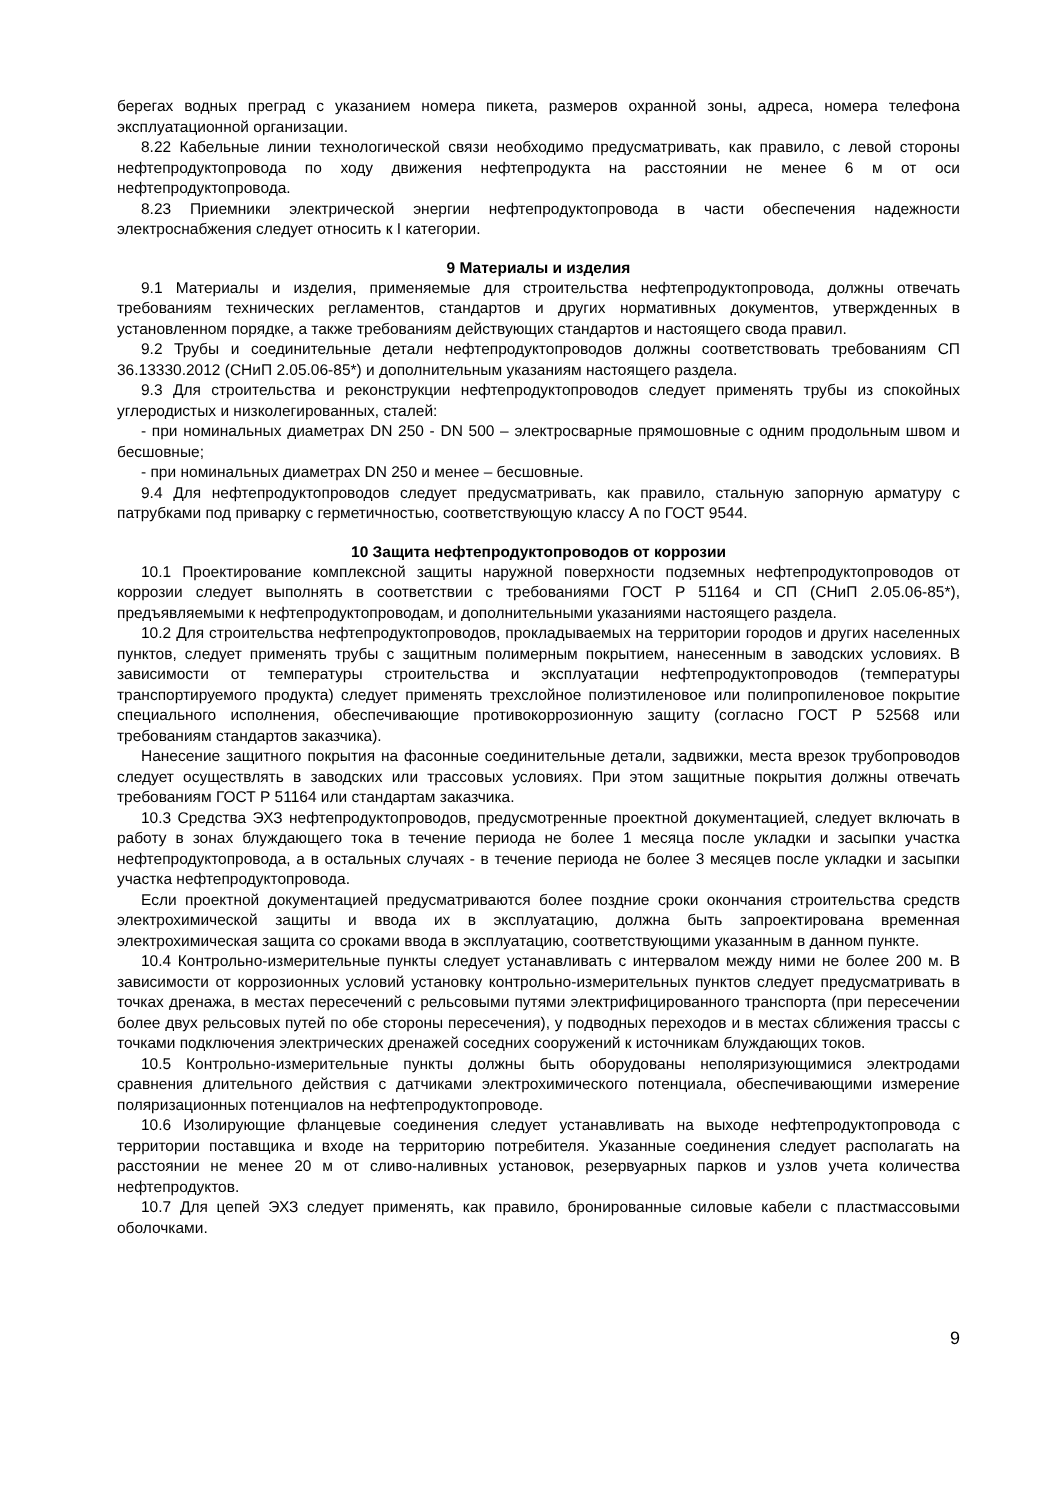берегах водных преград с указанием номера пикета, размеров охранной зоны, адреса, номера телефона эксплуатационной организации.
8.22 Кабельные линии технологической связи необходимо предусматривать, как правило, с левой стороны нефтепродуктопровода по ходу движения нефтепродукта на расстоянии не менее 6 м от оси нефтепродуктопровода.
8.23 Приемники электрической энергии нефтепродуктопровода в части обеспечения надежности электроснабжения следует относить к I категории.
9 Материалы и изделия
9.1 Материалы и изделия, применяемые для строительства нефтепродуктопровода, должны отвечать требованиям технических регламентов, стандартов и других нормативных документов, утвержденных в установленном порядке, а также требованиям действующих стандартов и настоящего свода правил.
9.2 Трубы и соединительные детали нефтепродуктопроводов должны соответствовать требованиям СП 36.13330.2012 (СНиП 2.05.06-85*) и дополнительным указаниям настоящего раздела.
9.3 Для строительства и реконструкции нефтепродуктопроводов следует применять трубы из спокойных углеродистых и низколегированных, сталей:
- при номинальных диаметрах DN 250 - DN 500 – электросварные прямошовные с одним продольным швом и бесшовные;
- при номинальных диаметрах DN 250 и менее – бесшовные.
9.4 Для нефтепродуктопроводов следует предусматривать, как правило, стальную запорную арматуру с патрубками под приварку с герметичностью, соответствующую классу А по ГОСТ 9544.
10 Защита нефтепродуктопроводов от коррозии
10.1 Проектирование комплексной защиты наружной поверхности подземных нефтепродуктопроводов от коррозии следует выполнять в соответствии с требованиями ГОСТ Р 51164 и СП (СНиП 2.05.06-85*), предъявляемыми к нефтепродуктопроводам, и дополнительными указаниями настоящего раздела.
10.2 Для строительства нефтепродуктопроводов, прокладываемых на территории городов и других населенных пунктов, следует применять трубы с защитным полимерным покрытием, нанесенным в заводских условиях. В зависимости от температуры строительства и эксплуатации нефтепродуктопроводов (температуры транспортируемого продукта) следует применять трехслойное полиэтиленовое или полипропиленовое покрытие специального исполнения, обеспечивающие противокоррозионную защиту (согласно ГОСТ Р 52568 или требованиям стандартов заказчика).
Нанесение защитного покрытия на фасонные соединительные детали, задвижки, места врезок трубопроводов следует осуществлять в заводских или трассовых условиях. При этом защитные покрытия должны отвечать требованиям ГОСТ Р 51164 или стандартам заказчика.
10.3 Средства ЭХЗ нефтепродуктопроводов, предусмотренные проектной документацией, следует включать в работу в зонах блуждающего тока в течение периода не более 1 месяца после укладки и засыпки участка нефтепродуктопровода, а в остальных случаях - в течение периода не более 3 месяцев после укладки и засыпки участка нефтепродуктопровода.
Если проектной документацией предусматриваются более поздние сроки окончания строительства средств электрохимической защиты и ввода их в эксплуатацию, должна быть запроектирована временная электрохимическая защита со сроками ввода в эксплуатацию, соответствующими указанным в данном пункте.
10.4 Контрольно-измерительные пункты следует устанавливать с интервалом между ними не более 200 м. В зависимости от коррозионных условий установку контрольно-измерительных пунктов следует предусматривать в точках дренажа, в местах пересечений с рельсовыми путями электрифицированного транспорта (при пересечении более двух рельсовых путей по обе стороны пересечения), у подводных переходов и в местах сближения трассы с точками подключения электрических дренажей соседних сооружений к источникам блуждающих токов.
10.5 Контрольно-измерительные пункты должны быть оборудованы неполяризующимися электродами сравнения длительного действия с датчиками электрохимического потенциала, обеспечивающими измерение поляризационных потенциалов на нефтепродуктопроводе.
10.6 Изолирующие фланцевые соединения следует устанавливать на выходе нефтепродуктопровода с территории поставщика и входе на территорию потребителя. Указанные соединения следует располагать на расстоянии не менее 20 м от сливо-наливных установок, резервуарных парков и узлов учета количества нефтепродуктов.
10.7 Для цепей ЭХЗ следует применять, как правило, бронированные силовые кабели с пластмассовыми оболочками.
9